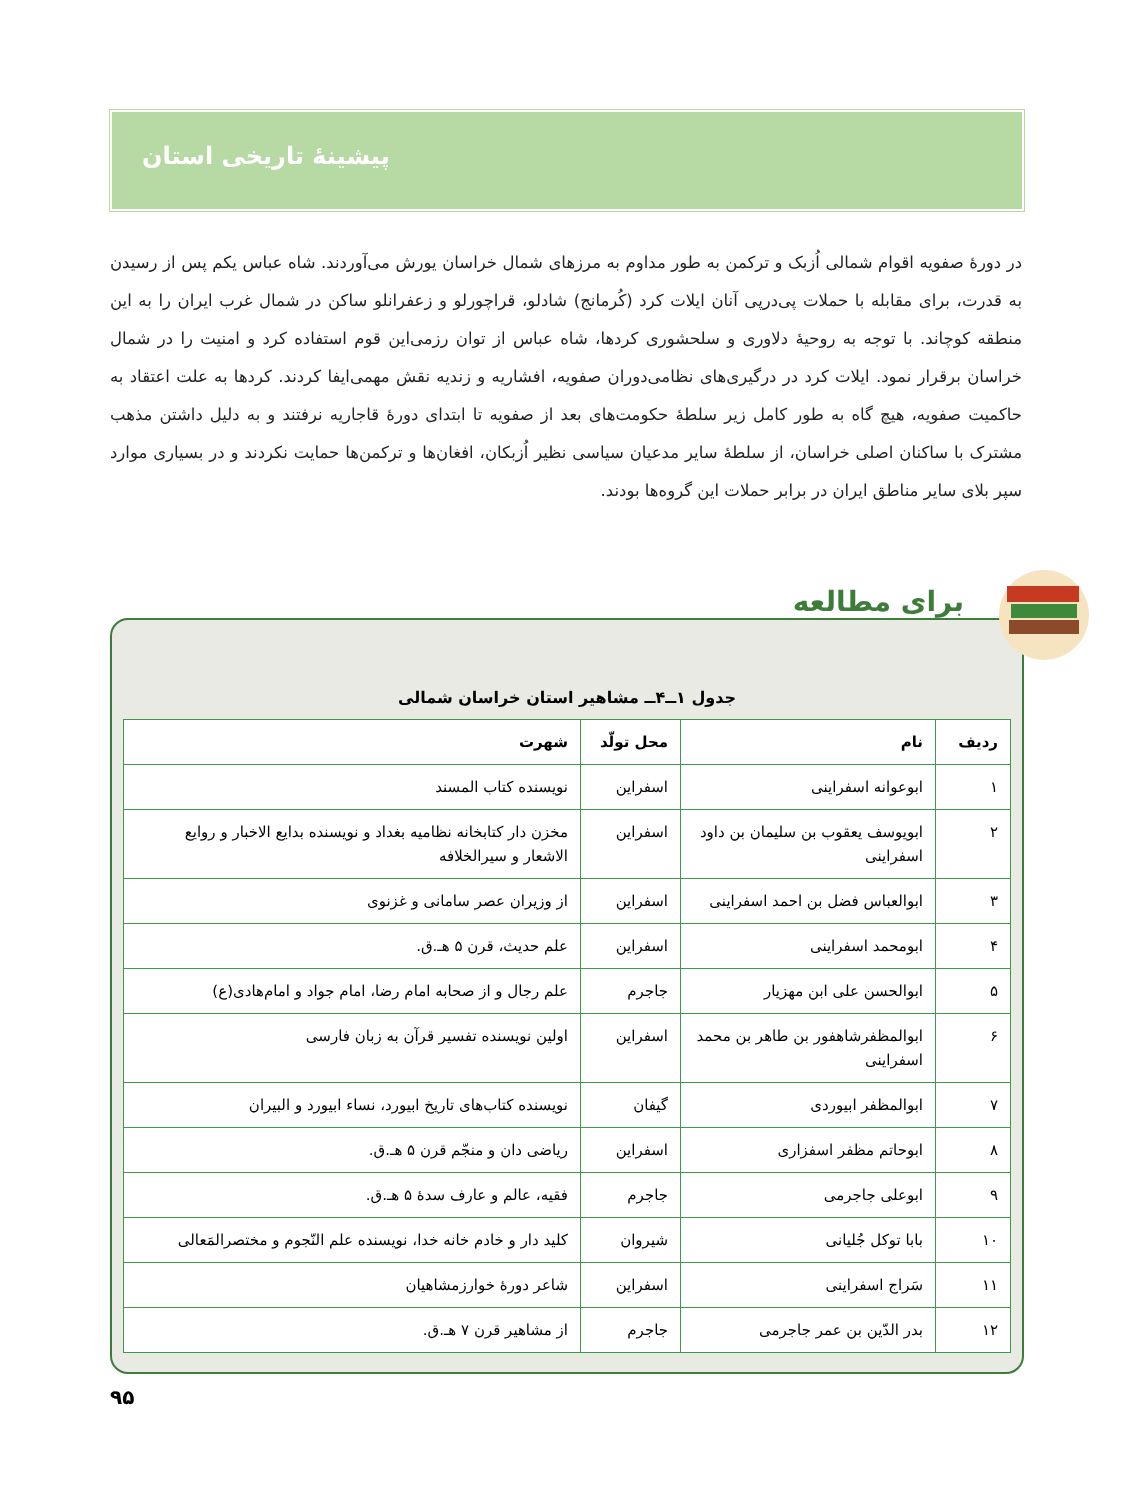پیشینۀ تاریخی استان
در دورۀ صفویه اقوام شمالی اُزبک و ترکمن به طور مداوم به مرزهای شمال خراسان یورش می‌آوردند. شاه عباس یکم پس از رسیدن به قدرت، برای مقابله با حملات پی‌درپی آنان ایلات کرد (کُرمانج) شادلو، قراچورلو و زعفرانلو ساکن در شمال غرب ایران را به این منطقه کوچاند. با توجه به روحیۀ دلاوری و سلحشوری کردها، شاه عباس از توان رزمی‌این قوم استفاده کرد و امنیت را در شمال خراسان برقرار نمود. ایلات کرد در درگیری‌های نظامی‌دوران صفویه، افشاریه و زندیه نقش مهمی‌ایفا کردند. کردها به علت اعتقاد به حاکمیت صفویه، هیچ گاه به طور کامل زیر سلطۀ حکومت‌های بعد از صفویه تا ابتدای دورۀ قاجاریه نرفتند و به دلیل داشتن مذهب مشترک با ساکنان اصلی خراسان، از سلطۀ سایر مدعیان سیاسی نظیر اُزبکان، افغان‌ها و ترکمن‌ها حمایت نکردند و در بسیاری موارد سپر بلای سایر مناطق ایران در برابر حملات این گروه‌ها بودند.
جدول ۱ــ۴ــ مشاهیر استان خراسان شمالی
| ردیف | نام | محل تولّد | شهرت |
| --- | --- | --- | --- |
| ۱ | ابوعوانه اسفراینی | اسفراین | نویسنده کتاب المسند |
| ۲ | ابویوسف یعقوب بن سلیمان بن داود اسفراینی | اسفراین | مخزن دار کتابخانه نظامیه بغداد و نویسنده بدایع الاخبار و روایع الاشعار و سیرالخلافه |
| ۳ | ابوالعباس فضل بن احمد اسفراینی | اسفراین | از وزیران عصر سامانی و غزنوی |
| ۴ | ابومحمد اسفراینی | اسفراین | علم حدیث، قرن ۵ هـ.ق. |
| ۵ | ابوالحسن علی ابن مهزیار | جاجرم | علم رجال و از صحابه امام رضا، امام جواد و امام‌هادی(ع) |
| ۶ | ابوالمظفرشاهفور بن طاهر بن محمد اسفراینی | اسفراین | اولین نویسنده تفسیر قرآن به زبان فارسی |
| ۷ | ابوالمظفر ابیوردی | گیفان | نویسنده کتاب‌های تاریخ ابیورد، نساء ابیورد و البیران |
| ۸ | ابوحاتم مظفر اسفزاری | اسفراین | ریاضی دان و منجّم قرن ۵ هـ.ق. |
| ۹ | ابوعلی جاجرمی | جاجرم | فقیه، عالم و عارف سدۀ ۵ هـ.ق. |
| ۱۰ | بابا توکل جُلیانی | شیروان | کلید دار و خادم خانه خدا، نویسنده علم النّجوم و مختصرالمَعالی |
| ۱۱ | سَراج اسفراینی | اسفراین | شاعر دورۀ خوارزمشاهیان |
| ۱۲ | بدر الدّین بن عمر جاجرمی | جاجرم | از مشاهیر قرن ۷ هـ.ق. |
برای مطالعه
۹۵